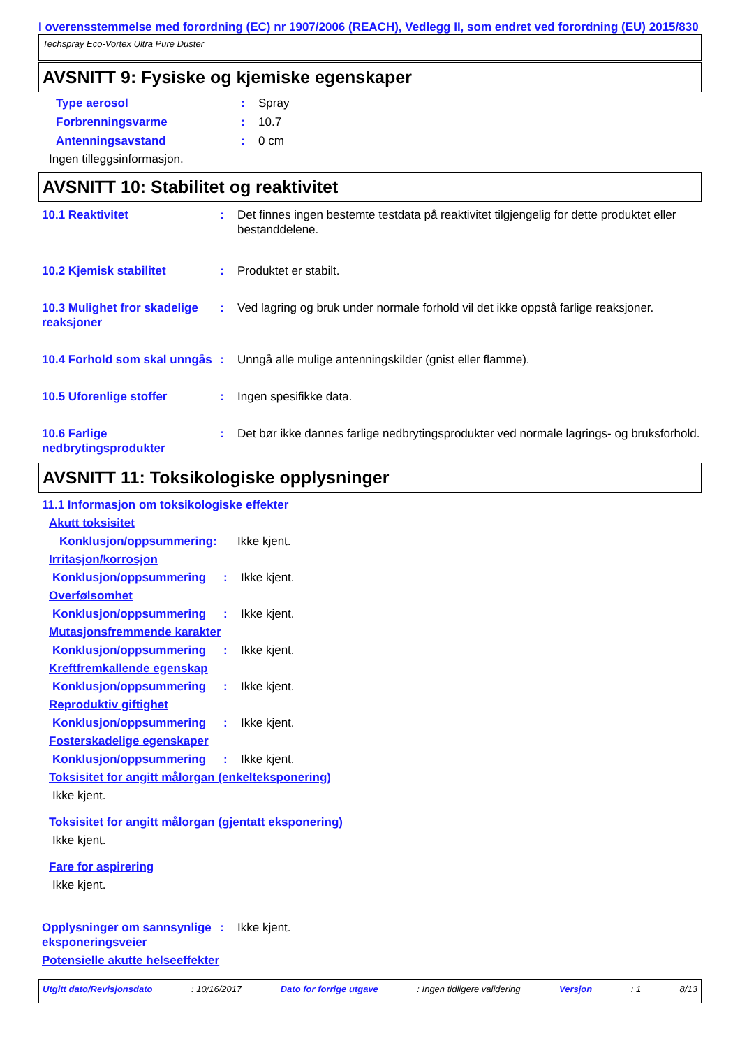I overensstemmelse med forordning (EC) nr 1907/2006 (REACH), Vedlegg II, som endret ved forordning (EU) 2015/830
Techspray Eco-Vortex Ultra Pure Duster
AVSNITT 9: Fysiske og kjemiske egenskaper
Type aerosol : Spray
Forbrenningsvarme : 10.7
Antenningsavstand : 0 cm
Ingen tilleggsinformasjon.
AVSNITT 10: Stabilitet og reaktivitet
10.1 Reaktivitet : Det finnes ingen bestemte testdata på reaktivitet tilgjengelig for dette produktet eller bestanddelene.
10.2 Kjemisk stabilitet : Produktet er stabilt.
10.3 Mulighet fror skadelige reaksjoner
: Ved lagring og bruk under normale forhold vil det ikke oppstå farlige reaksjoner.
10.4 Forhold som skal unngås
: Unngå alle mulige antenningskilder (gnist eller flamme).
10.5 Uforenlige stoffer : Ingen spesifikke data.
10.6 Farlige nedbrytingsprodukter
: Det bør ikke dannes farlige nedbrytingsprodukter ved normale lagrings- og bruksforhold.
AVSNITT 11: Toksikologiske opplysninger
11.1 Informasjon om toksikologiske effekter
Akutt toksisitet
Konklusjon/oppsummering: Ikke kjent.
Irritasjon/korrosjon
Konklusjon/oppsummering : Ikke kjent.
Overfølsomhet
Konklusjon/oppsummering : Ikke kjent.
Mutasjonsfremmende karakter
Konklusjon/oppsummering : Ikke kjent.
Kreftfremkallende egenskap
Konklusjon/oppsummering : Ikke kjent.
Reproduktiv giftighet
Konklusjon/oppsummering : Ikke kjent.
Fosterskadelige egenskaper
Konklusjon/oppsummering : Ikke kjent.
Toksisitet for angitt målorgan (enkelteksponering)
Ikke kjent.
Toksisitet for angitt målorgan (gjentatt eksponering)
Ikke kjent.
Fare for aspirering
Ikke kjent.
Opplysninger om sannsynlige eksponeringsveier
: Ikke kjent.
Potensielle akutte helseeffekter
Utgitt dato/Revisjonsdato: 10/16/2017 Dato for forrige utgave: Ingen tidligere validering Versjon: 1 8/13